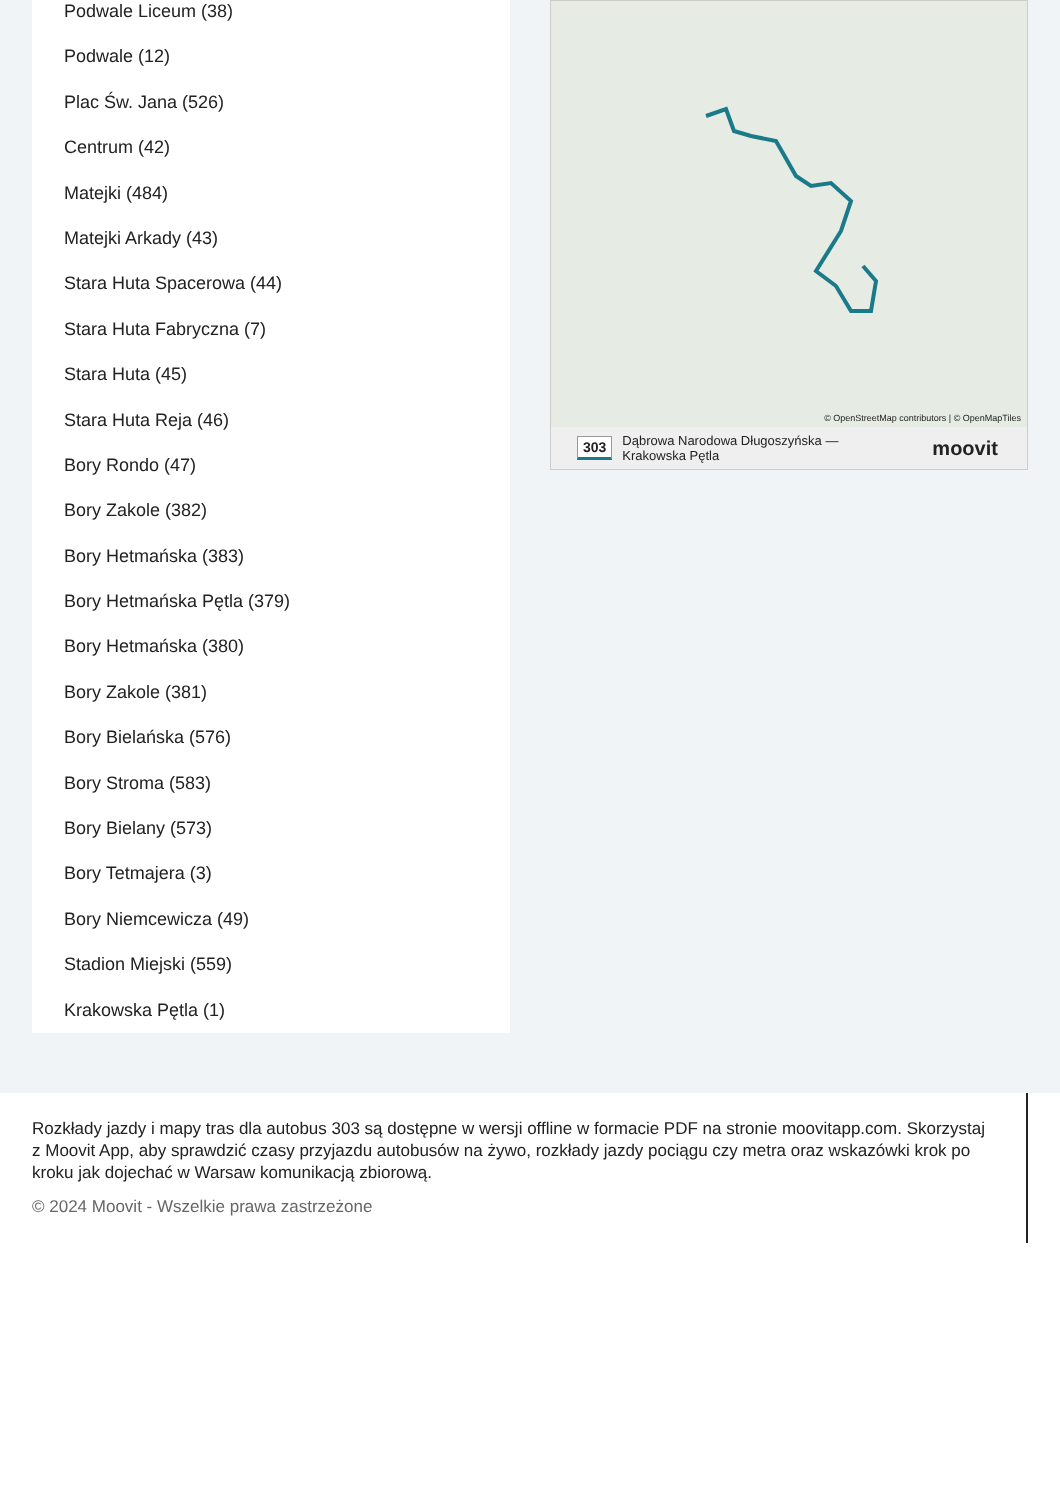Podwale Liceum (38)
Podwale (12)
Plac Św. Jana (526)
Centrum (42)
Matejki (484)
Matejki Arkady (43)
Stara Huta Spacerowa (44)
Stara Huta Fabryczna (7)
Stara Huta (45)
Stara Huta Reja (46)
Bory Rondo (47)
Bory Zakole (382)
Bory Hetmańska (383)
Bory Hetmańska Pętla (379)
Bory Hetmańska (380)
Bory Zakole (381)
Bory Bielańska (576)
Bory Stroma (583)
Bory Bielany (573)
Bory Tetmajera (3)
Bory Niemcewicza (49)
Stadion Miejski (559)
Krakowska Pętla (1)
© OpenStreetMap contributors | © OpenMapTiles
303 Dąbrowa Narodowa Długoszyńska — Krakowska Pętla moovit
Rozkłady jazdy i mapy tras dla autobus 303 są dostępne w wersji offline w formacie PDF na stronie moovitapp.com. Skorzystaj z Moovit App, aby sprawdzić czasy przyjazdu autobusów na żywo, rozkłady jazdy pociągu czy metra oraz wskazówki krok po kroku jak dojechać w Warsaw komunikacją zbiorową.
© 2024 Moovit - Wszelkie prawa zastrzeżone